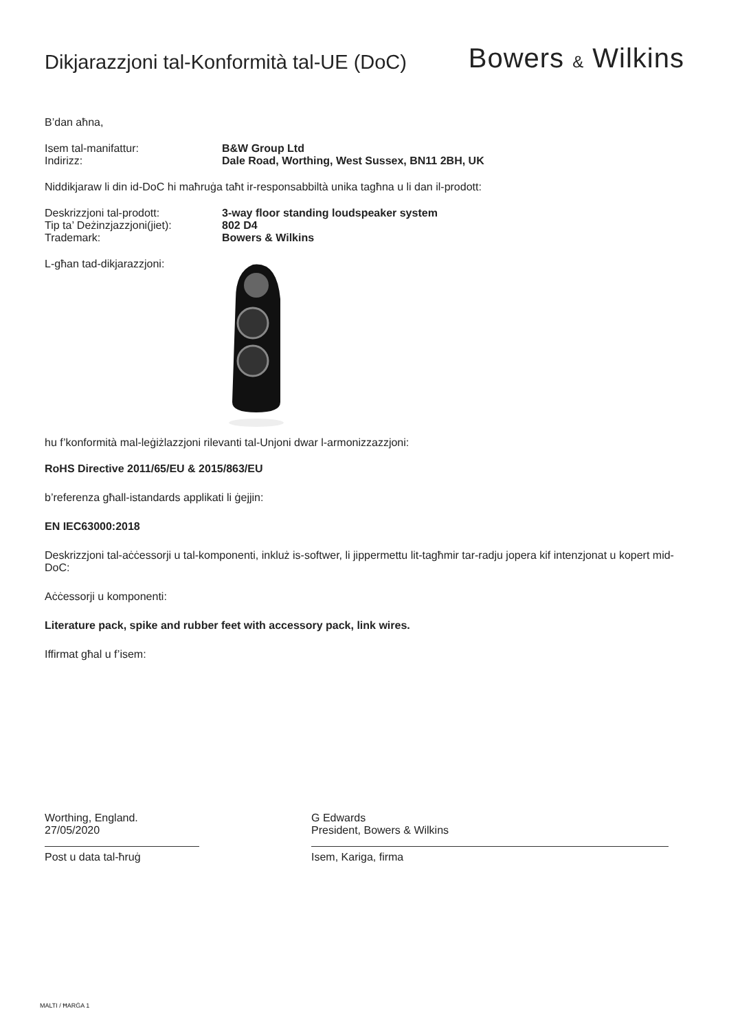Dikjarazzjoni tal-Konformità tal-UE (DoC)
Bowers & Wilkins
B’dan aħna,
Isem tal-manifattur: B&W Group Ltd
Indirizz: Dale Road, Worthing, West Sussex, BN11 2BH, UK
Niddikjaraw li din id-DoC hi maħruġa taħt ir-responsabbiltà unika tagħna u li dan il-prodott:
Deskrizzjoni tal-prodott: 3-way floor standing loudspeaker system
Tip ta’ Deżinzjazzjoni(jiet):
802 D4
Trademark: Bowers & Wilkins
L-għan tad-dikjarazzjoni:
hu f’konformità mal-leġiżlazzjoni rilevanti tal-Unjoni dwar l-armonizzazzjoni:
RoHS Directive 2011/65/EU & 2015/863/EU
b’referenza għall-istandards applikati li ġejjin:
EN IEC63000:2018
Deskrizzjoni tal-aċċessorji u tal-komponenti, inkluż is-softwer, li jippermettu lit-tagħmir tar-radju jopera kif intenzjonat u kopert mid-DoC:
Aċċessorji u komponenti:
Literature pack, spike and rubber feet with accessory pack, link wires.
Iffirmat għal u f’isem:
Worthing, England.
27/05/2020
Post u data tal-ħruġ
G Edwards
President, Bowers & Wilkins
Isem, Kariga, firma
MALTI / ĦARĠA 1